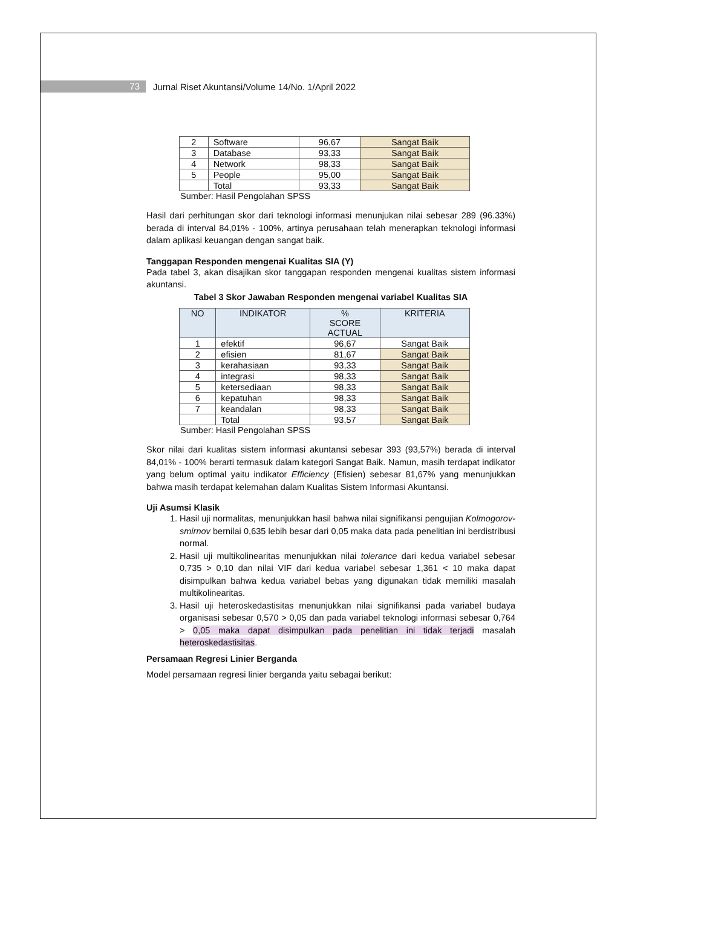73
Jurnal Riset Akuntansi/Volume 14/No. 1/April 2022
| 2 | Software | 96,67 | Sangat Baik |
| 3 | Database | 93,33 | Sangat Baik |
| 4 | Network | 98,33 | Sangat Baik |
| 5 | People | 95,00 | Sangat Baik |
| | Total | 93,33 | Sangat Baik |
Sumber: Hasil Pengolahan SPSS
Hasil dari perhitungan skor dari teknologi informasi menunjukan nilai sebesar 289 (96.33%) berada di interval 84,01% - 100%, artinya perusahaan telah menerapkan teknologi informasi dalam aplikasi keuangan dengan sangat baik.
Tanggapan Responden mengenai Kualitas SIA (Y)
Pada tabel 3, akan disajikan skor tanggapan responden mengenai kualitas sistem informasi akuntansi.
Tabel 3 Skor Jawaban Responden mengenai variabel Kualitas SIA
| NO | INDIKATOR | % SCORE ACTUAL | KRITERIA |
| --- | --- | --- | --- |
| 1 | efektif | 96,67 | Sangat Baik |
| 2 | efisien | 81,67 | Sangat Baik |
| 3 | kerahasiaan | 93,33 | Sangat Baik |
| 4 | integrasi | 98,33 | Sangat Baik |
| 5 | ketersediaan | 98,33 | Sangat Baik |
| 6 | kepatuhan | 98,33 | Sangat Baik |
| 7 | keandalan | 98,33 | Sangat Baik |
| | Total | 93,57 | Sangat Baik |
Sumber: Hasil Pengolahan SPSS
Skor nilai dari kualitas sistem informasi akuntansi sebesar 393 (93,57%) berada di interval 84,01% - 100% berarti termasuk dalam kategori Sangat Baik. Namun, masih terdapat indikator yang belum optimal yaitu indikator Efficiency (Efisien) sebesar 81,67% yang menunjukkan bahwa masih terdapat kelemahan dalam Kualitas Sistem Informasi Akuntansi.
Uji Asumsi Klasik
1. Hasil uji normalitas, menunjukkan hasil bahwa nilai signifikansi pengujian Kolmogorov-smirnov bernilai 0,635 lebih besar dari 0,05 maka data pada penelitian ini berdistribusi normal.
2. Hasil uji multikolinearitas menunjukkan nilai tolerance dari kedua variabel sebesar 0,735 > 0,10 dan nilai VIF dari kedua variabel sebesar 1,361 < 10 maka dapat disimpulkan bahwa kedua variabel bebas yang digunakan tidak memiliki masalah multikolinearitas.
3. Hasil uji heteroskedastisitas menunjukkan nilai signifikansi pada variabel budaya organisasi sebesar 0,570 > 0,05 dan pada variabel teknologi informasi sebesar 0,764 > 0,05 maka dapat disimpulkan pada penelitian ini tidak terjadi masalah heteroskedastisitas.
Persamaan Regresi Linier Berganda
Model persamaan regresi linier berganda yaitu sebagai berikut: